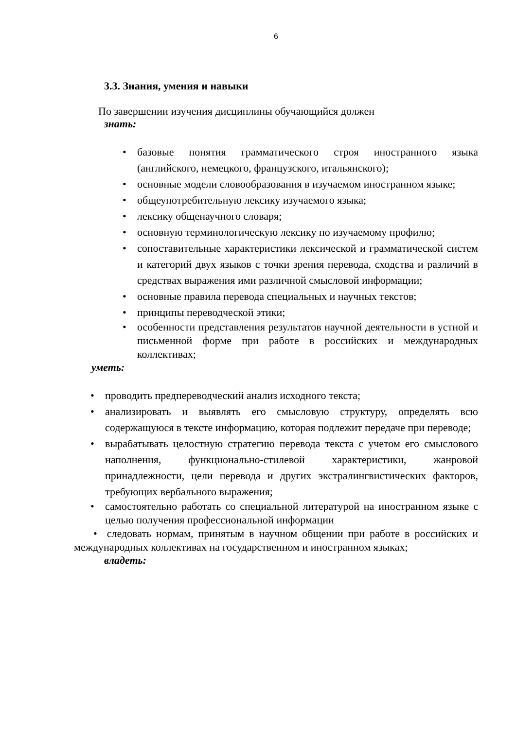6
3.3. Знания, умения и навыки
По завершении изучения дисциплины обучающийся должен
знать:
• базовые понятия грамматического строя иностранного языка (английского, немецкого, французского, итальянского);
• основные модели словообразования в изучаемом иностранном языке;
• общеупотребительную лексику изучаемого языка;
• лексику общенаучного словаря;
• основную терминологическую лексику по изучаемому профилю;
• сопоставительные характеристики лексической и грамматической систем и категорий двух языков с точки зрения перевода, сходства и различий в средствах выражения ими различной смысловой информации;
• основные правила перевода специальных и научных текстов;
• принципы переводческой этики;
• особенности представления результатов научной деятельности в устной и письменной форме при работе в российских и международных коллективах;
уметь:
• проводить предпереводческий анализ исходного текста;
• анализировать и выявлять его смысловую структуру, определять всю содержащуюся в тексте информацию, которая подлежит передаче при переводе;
• вырабатывать целостную стратегию перевода текста с учетом его смыслового наполнения, функционально-стилевой характеристики, жанровой принадлежности, цели перевода и других экстралингвистических факторов, требующих вербального выражения;
• самостоятельно работать со специальной литературой на иностранном языке с целью получения профессиональной информации
• следовать нормам, принятым в научном общении при работе в российских и международных коллективах на государственном и иностранном языках;
владеть: